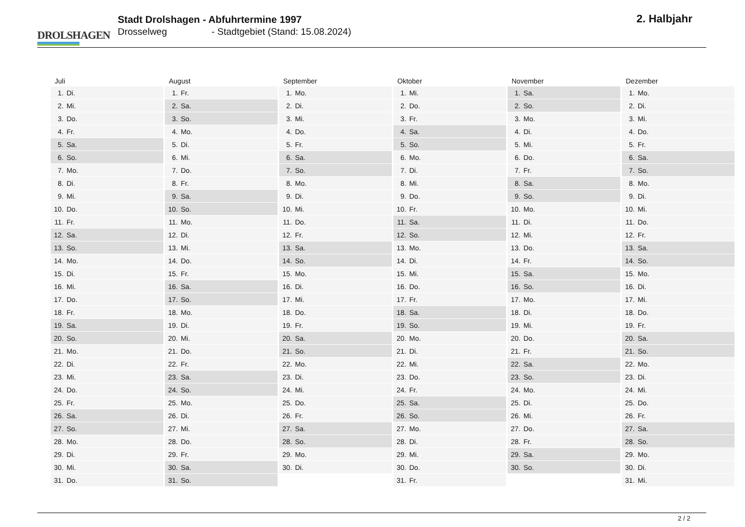DROLSHAGEN
Stadt Drolshagen - Abfuhrtermine 1997
Drosselweg - Stadtgebiet (Stand: 15.08.2024)
2. Halbjahr
| Juli | August | September | Oktober | November | Dezember |
| --- | --- | --- | --- | --- | --- |
| 1. Di. | 1. Fr. | 1. Mo. | 1. Mi. | 1. Sa. | 1. Mo. |
| 2. Mi. | 2. Sa. | 2. Di. | 2. Do. | 2. So. | 2. Di. |
| 3. Do. | 3. So. | 3. Mi. | 3. Fr. | 3. Mo. | 3. Mi. |
| 4. Fr. | 4. Mo. | 4. Do. | 4. Sa. | 4. Di. | 4. Do. |
| 5. Sa. | 5. Di. | 5. Fr. | 5. So. | 5. Mi. | 5. Fr. |
| 6. So. | 6. Mi. | 6. Sa. | 6. Mo. | 6. Do. | 6. Sa. |
| 7. Mo. | 7. Do. | 7. So. | 7. Di. | 7. Fr. | 7. So. |
| 8. Di. | 8. Fr. | 8. Mo. | 8. Mi. | 8. Sa. | 8. Mo. |
| 9. Mi. | 9. Sa. | 9. Di. | 9. Do. | 9. So. | 9. Di. |
| 10. Do. | 10. So. | 10. Mi. | 10. Fr. | 10. Mo. | 10. Mi. |
| 11. Fr. | 11. Mo. | 11. Do. | 11. Sa. | 11. Di. | 11. Do. |
| 12. Sa. | 12. Di. | 12. Fr. | 12. So. | 12. Mi. | 12. Fr. |
| 13. So. | 13. Mi. | 13. Sa. | 13. Mo. | 13. Do. | 13. Sa. |
| 14. Mo. | 14. Do. | 14. So. | 14. Di. | 14. Fr. | 14. So. |
| 15. Di. | 15. Fr. | 15. Mo. | 15. Mi. | 15. Sa. | 15. Mo. |
| 16. Mi. | 16. Sa. | 16. Di. | 16. Do. | 16. So. | 16. Di. |
| 17. Do. | 17. So. | 17. Mi. | 17. Fr. | 17. Mo. | 17. Mi. |
| 18. Fr. | 18. Mo. | 18. Do. | 18. Sa. | 18. Di. | 18. Do. |
| 19. Sa. | 19. Di. | 19. Fr. | 19. So. | 19. Mi. | 19. Fr. |
| 20. So. | 20. Mi. | 20. Sa. | 20. Mo. | 20. Do. | 20. Sa. |
| 21. Mo. | 21. Do. | 21. So. | 21. Di. | 21. Fr. | 21. So. |
| 22. Di. | 22. Fr. | 22. Mo. | 22. Mi. | 22. Sa. | 22. Mo. |
| 23. Mi. | 23. Sa. | 23. Di. | 23. Do. | 23. So. | 23. Di. |
| 24. Do. | 24. So. | 24. Mi. | 24. Fr. | 24. Mo. | 24. Mi. |
| 25. Fr. | 25. Mo. | 25. Do. | 25. Sa. | 25. Di. | 25. Do. |
| 26. Sa. | 26. Di. | 26. Fr. | 26. So. | 26. Mi. | 26. Fr. |
| 27. So. | 27. Mi. | 27. Sa. | 27. Mo. | 27. Do. | 27. Sa. |
| 28. Mo. | 28. Do. | 28. So. | 28. Di. | 28. Fr. | 28. So. |
| 29. Di. | 29. Fr. | 29. Mo. | 29. Mi. | 29. Sa. | 29. Mo. |
| 30. Mi. | 30. Sa. | 30. Di. | 30. Do. | 30. So. | 30. Di. |
| 31. Do. | 31. So. | | 31. Fr. | | 31. Mi. |
2 / 2